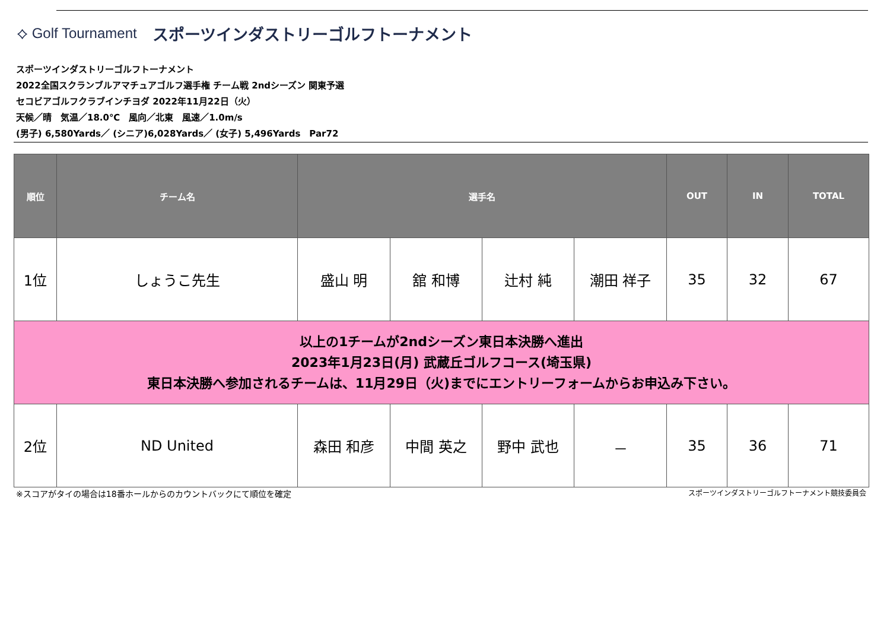⟡ Golf Tournament スポーツインダストリーゴルフトーナメント
スポーツインダストリーゴルフトーナメント
2022全国スクランブルアマチュアゴルフ選手権 チーム戦 2ndシーズン 関東予選
セコビアゴルフクラブインチヨダ 2022年11月22日（火）
天候／晴　気温／18.0℃　風向／北東　風速／1.0m/s
(男子) 6,580Yards／ (シニア)6,028Yards／ (女子) 5,496Yards　Par72
| 順位 | チーム名 | 選手名 | | | | OUT | IN | TOTAL |
| --- | --- | --- | --- | --- | --- | --- | --- | --- |
| 1位 | しょうこ先生 | 盛山 明 | 舘 和博 | 辻村 純 | 潮田 祥子 | 35 | 32 | 67 |
| 以上の1チームが2ndシーズン東日本決勝へ進出 2023年1月23日(月) 武蔵丘ゴルフコース(埼玉県) 東日本決勝へ参加されるチームは、11月29日（火)までにエントリーフォームからお申込み下さい。 | | | | | | | | |
| 2位 | ND United | 森田 和彦 | 中間 英之 | 野中 武也 | － | 35 | 36 | 71 |
※スコアがタイの場合は18番ホールからのカウントバックにて順位を確定 スポーツインダストリーゴルフトーナメント競技委員会